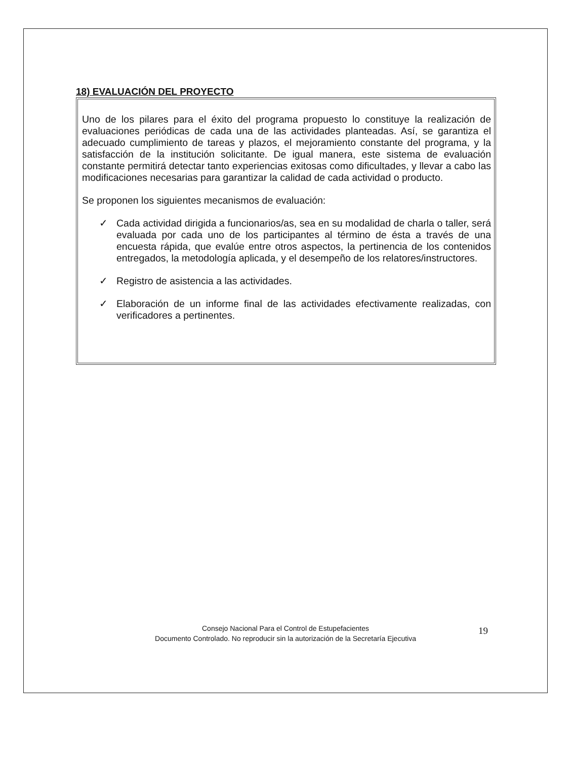18) EVALUACIÓN DEL PROYECTO
Uno de los pilares para el éxito del programa propuesto lo constituye la realización de evaluaciones periódicas de cada una de las actividades planteadas. Así, se garantiza el adecuado cumplimiento de tareas y plazos, el mejoramiento constante del programa, y la satisfacción de la institución solicitante. De igual manera, este sistema de evaluación constante permitirá detectar tanto experiencias exitosas como dificultades, y llevar a cabo las modificaciones necesarias para garantizar la calidad de cada actividad o producto.
Se proponen los siguientes mecanismos de evaluación:
✓ Cada actividad dirigida a funcionarios/as, sea en su modalidad de charla o taller, será evaluada por cada uno de los participantes al término de ésta a través de una encuesta rápida, que evalúe entre otros aspectos, la pertinencia de los contenidos entregados, la metodología aplicada, y el desempeño de los relatores/instructores.
✓ Registro de asistencia a las actividades.
✓ Elaboración de un informe final de las actividades efectivamente realizadas, con verificadores a pertinentes.
Consejo Nacional Para el Control de Estupefacientes
Documento Controlado. No reproducir sin la autorización de la Secretaría Ejecutiva
19